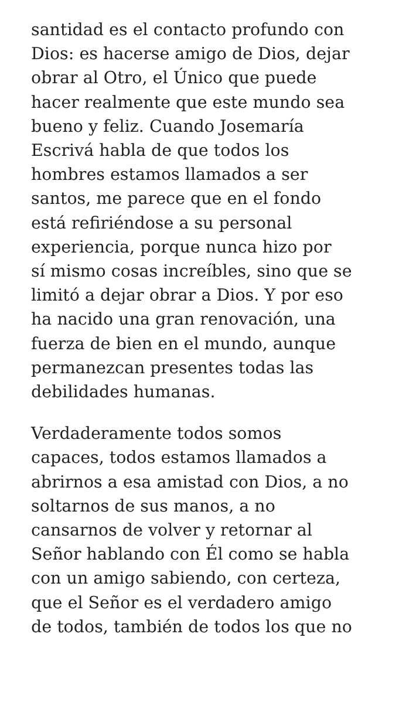santidad es el contacto profundo con
Dios: es hacerse amigo de Dios, dejar
obrar al Otro, el Único que puede
hacer realmente que este mundo sea
bueno y feliz. Cuando Josemaría
Escrivá habla de que todos los
hombres estamos llamados a ser
santos, me parece que en el fondo
está refiriéndose a su personal
experiencia, porque nunca hizo por
sí mismo cosas increíbles, sino que se
limitó a dejar obrar a Dios. Y por eso
ha nacido una gran renovación, una
fuerza de bien en el mundo, aunque
permanezcan presentes todas las
debilidades humanas.
Verdaderamente todos somos
capaces, todos estamos llamados a
abrirnos a esa amistad con Dios, a no
soltarnos de sus manos, a no
cansarnos de volver y retornar al
Señor hablando con Él como se habla
con un amigo sabiendo, con certeza,
que el Señor es el verdadero amigo
de todos, también de todos los que no